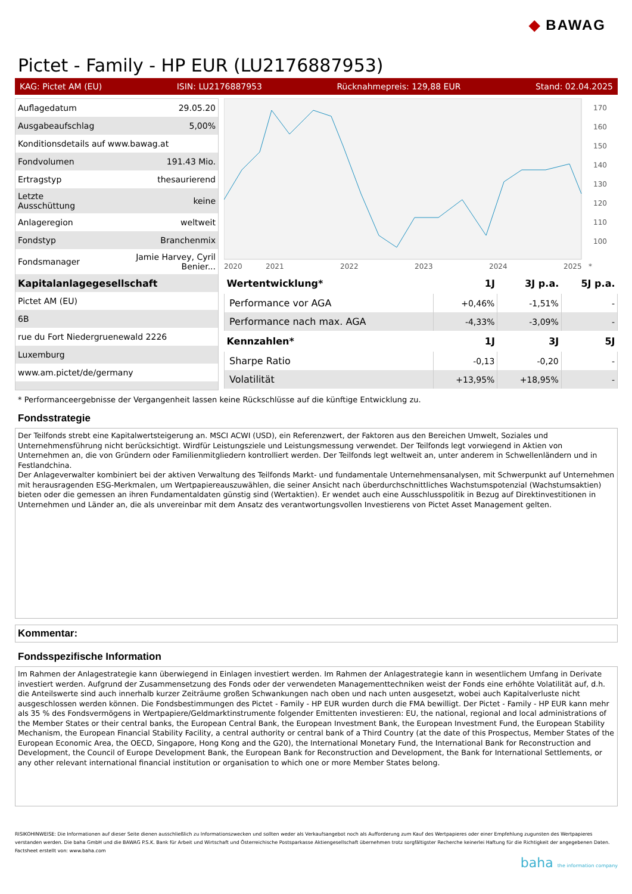◆ BAWAG
Pictet - Family - HP EUR (LU2176887953)
KAG: Pictet AM (EU) ISIN: LU2176887953 Rücknahmepreis: 129,88 EUR Stand: 02.04.2025
| Auflagedatum | 29.05.20 |
| Ausgabeaufschlag | 5,00% |
| Konditionsdetails auf www.bawag.at | |
| Fondvolumen | 191.43 Mio. |
| Ertragstyp | thesaurierend |
| Letzte Ausschüttung | keine |
| Anlageregion | weltweit |
| Fondstyp | Branchenmix |
| Fondsmanager | Jamie Harvey, Cyril Benier... |
| Kapitalanlagegesellschaft | |
| Pictet AM (EU) | |
| 6B | |
| rue du Fort Niedergruenewald 2226 | |
| Luxemburg | |
| www.am.pictet/de/germany | |
170
160
150
140
130
120
110
100
2020
2021
2022
2023
2024
2025
*
| Wertentwicklung* | 1J | 3J p.a. | 5J p.a. |
| --- | --- | --- | --- |
| Performance vor AGA | +0,46% | -1,51% | - |
| Performance nach max. AGA | -4,33% | -3,09% | - |
| Kennzahlen* | 1J | 3J | 5J |
| Sharpe Ratio | -0,13 | -0,20 | - |
| Volatilität | +13,95% | +18,95% | - |
* Performanceergebnisse der Vergangenheit lassen keine Rückschlüsse auf die künftige Entwicklung zu.
Fondsstrategie
Der Teilfonds strebt eine Kapitalwertsteigerung an. MSCI ACWI (USD), ein Referenzwert, der Faktoren aus den Bereichen Umwelt, Soziales und Unternehmensführung nicht berücksichtigt. Wirdfür Leistungsziele und Leistungsmessung verwendet. Der Teilfonds legt vorwiegend in Aktien von Unternehmen an, die von Gründern oder Familienmitgliedern kontrolliert werden. Der Teilfonds legt weltweit an, unter anderem in Schwellenländern und in Festlandchina.
Der Anlageverwalter kombiniert bei der aktiven Verwaltung des Teilfonds Markt- und fundamentale Unternehmensanalysen, mit Schwerpunkt auf Unternehmen mit herausragenden ESG-Merkmalen, um Wertpapiereauszuwählen, die seiner Ansicht nach überdurchschnittliches Wachstumspotenzial (Wachstumsaktien) bieten oder die gemessen an ihren Fundamentaldaten günstig sind (Wertaktien). Er wendet auch eine Ausschlusspolitik in Bezug auf Direktinvestitionen in Unternehmen und Länder an, die als unvereinbar mit dem Ansatz des verantwortungsvollen Investierens von Pictet Asset Management gelten.
Kommentar:
Fondsspezifische Information
Im Rahmen der Anlagestrategie kann überwiegend in Einlagen investiert werden. Im Rahmen der Anlagestrategie kann in wesentlichem Umfang in Derivate investiert werden. Aufgrund der Zusammensetzung des Fonds oder der verwendeten Managementtechniken weist der Fonds eine erhöhte Volatilität auf, d.h. die Anteilswerte sind auch innerhalb kurzer Zeiträume großen Schwankungen nach oben und nach unten ausgesetzt, wobei auch Kapitalverluste nicht ausgeschlossen werden können. Die Fondsbestimmungen des Pictet - Family - HP EUR wurden durch die FMA bewilligt. Der Pictet - Family - HP EUR kann mehr als 35 % des Fondsvermögens in Wertpapiere/Geldmarktinstrumente folgender Emittenten investieren: EU, the national, regional and local administrations of the Member States or their central banks, the European Central Bank, the European Investment Bank, the European Investment Fund, the European Stability Mechanism, the European Financial Stability Facility, a central authority or central bank of a Third Country (at the date of this Prospectus, Member States of the European Economic Area, the OECD, Singapore, Hong Kong and the G20), the International Monetary Fund, the International Bank for Reconstruction and Development, the Council of Europe Development Bank, the European Bank for Reconstruction and Development, the Bank for International Settlements, or any other relevant international financial institution or organisation to which one or more Member States belong.
RISIKOHINWEISE: Die Informationen auf dieser Seite dienen ausschließlich zu Informationszwecken und sollten weder als Verkaufsangebot noch als Aufforderung zum Kauf des Wertpapieres oder einer Empfehlung zugunsten des Wertpapieres verstanden werden. Die baha GmbH und die BAWAG P.S.K. Bank für Arbeit und Wirtschaft und Österreichische Postsparkasse Aktiengesellschaft übernehmen trotz sorgfältigster Recherche keinerlei Haftung für die Richtigkeit der angegebenen Daten.
Factsheet erstellt von: www.baha.com
baha the information company